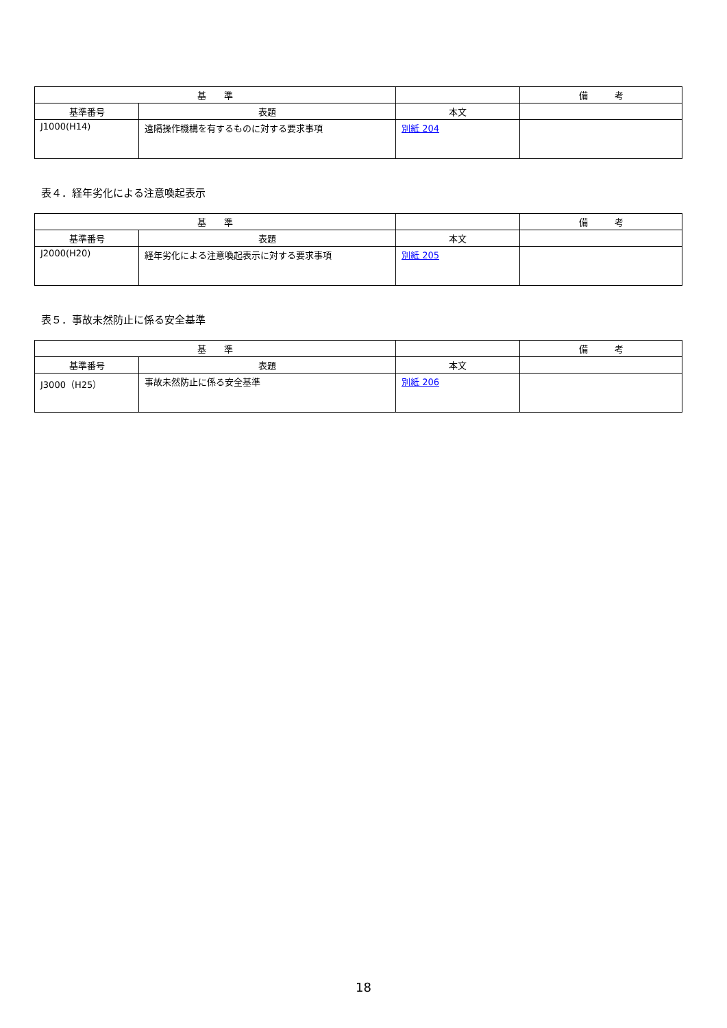| 基 準 | | | 備 考 |
| --- | --- | --- | --- |
| 基準番号 | 表題 | 本文 | |
| J1000(H14) | 遠隔操作機構を有するものに対する要求事項 | 別紙 204 | |
表４．経年劣化による注意喚起表示
| 基 準 | | | 備 考 |
| --- | --- | --- | --- |
| 基準番号 | 表題 | 本文 | |
| J2000(H20) | 経年劣化による注意喚起表示に対する要求事項 | 別紙 205 | |
表５．事故未然防止に係る安全基準
| 基 準 | | | 備 考 |
| --- | --- | --- | --- |
| 基準番号 | 表題 | 本文 | |
| J3000（H25） | 事故未然防止に係る安全基準 | 別紙 206 | |
18